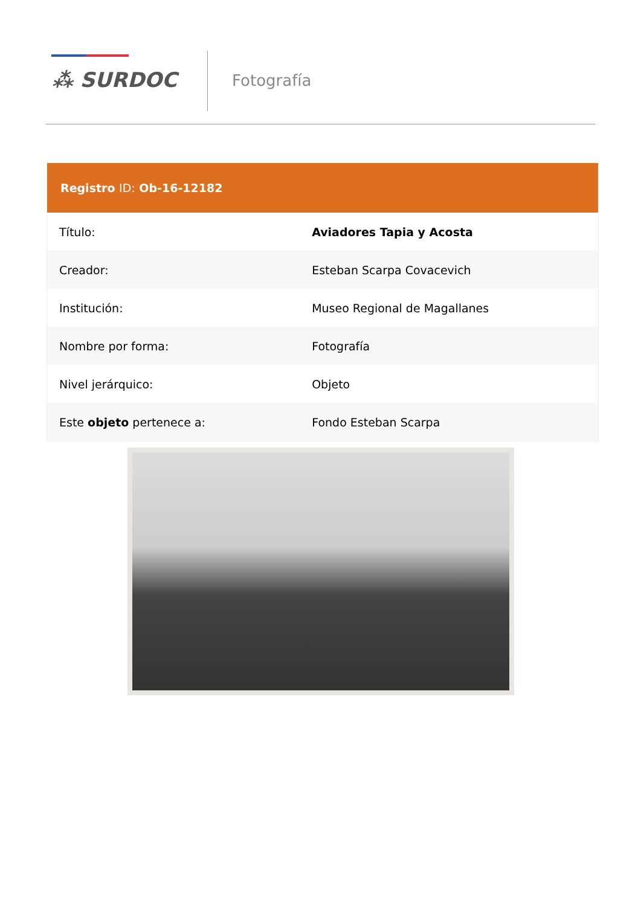⁂ SURDOC Fotografía
| Registro ID: Ob-16-12182 | |
| --- | --- |
| Título: | Aviadores Tapia y Acosta |
| Creador: | Esteban Scarpa Covacevich |
| Institución: | Museo Regional de Magallanes |
| Nombre por forma: | Fotografía |
| Nivel jerárquico: | Objeto |
| Este objeto pertenece a: | Fondo Esteban Scarpa |